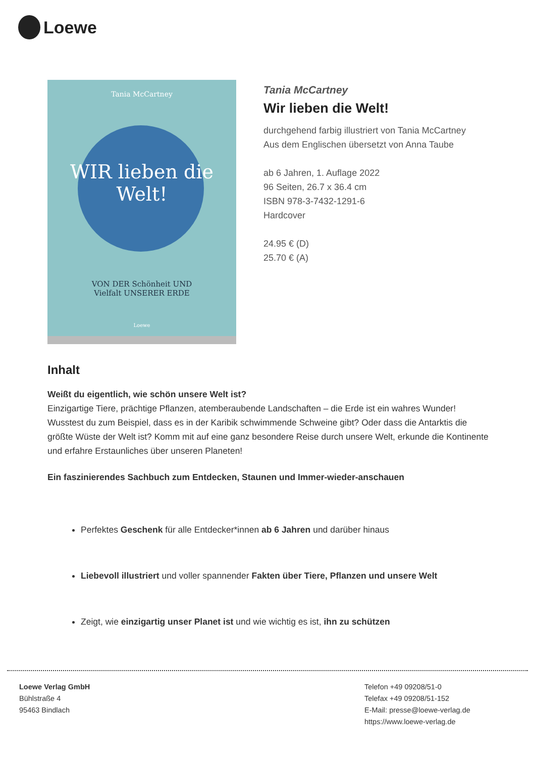Loewe
Tania McCartney
WIR lieben die Welt!
VON DER Schönheit UND
Vielfalt UNSERER ERDE
Loewe
Tania McCartney
Wir lieben die Welt!
durchgehend farbig illustriert von Tania McCartney
Aus dem Englischen übersetzt von Anna Taube
ab 6 Jahren, 1. Auflage 2022
96 Seiten, 26.7 x 36.4 cm
ISBN 978-3-7432-1291-6
Hardcover
24.95 € (D)
25.70 € (A)
Inhalt
Weißt du eigentlich, wie schön unsere Welt ist?
Einzigartige Tiere, prächtige Pflanzen, atemberaubende Landschaften – die Erde ist ein wahres Wunder! Wusstest du zum Beispiel, dass es in der Karibik schwimmende Schweine gibt? Oder dass die Antarktis die größte Wüste der Welt ist? Komm mit auf eine ganz besondere Reise durch unsere Welt, erkunde die Kontinente und erfahre Erstaunliches über unseren Planeten!
Ein faszinierendes Sachbuch zum Entdecken, Staunen und Immer-wieder-anschauen
Perfektes Geschenk für alle Entdecker*innen ab 6 Jahren und darüber hinaus
Liebevoll illustriert und voller spannender Fakten über Tiere, Pflanzen und unsere Welt
Zeigt, wie einzigartig unser Planet ist und wie wichtig es ist, ihn zu schützen
Loewe Verlag GmbH
Bühlstraße 4
95463 Bindlach
Telefon +49 09208/51-0
Telefax +49 09208/51-152
E-Mail: presse@loewe-verlag.de
https://www.loewe-verlag.de